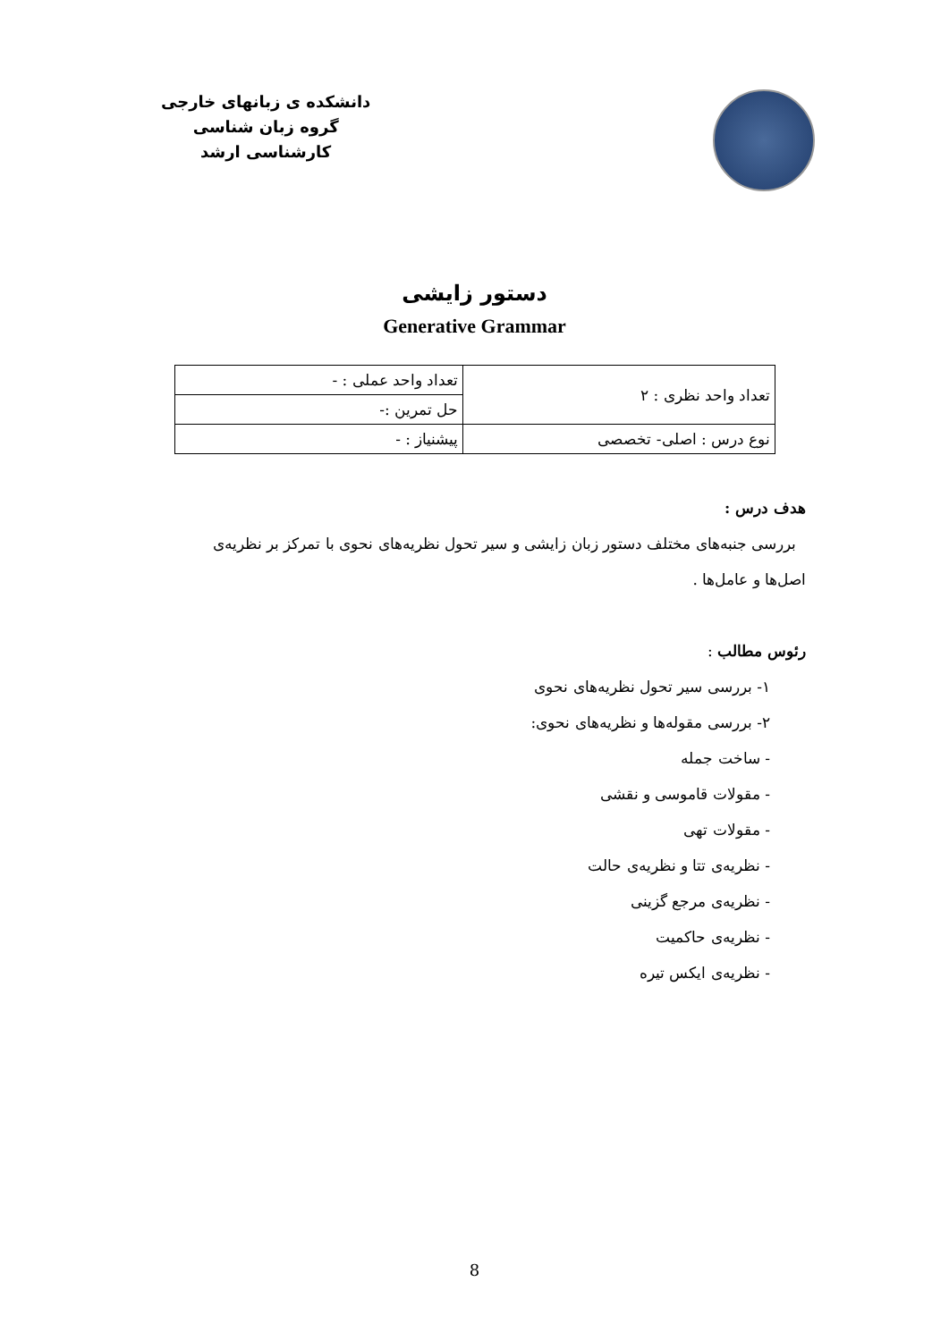دانشکده ی زبانهای خارجی
گروه زبان شناسی
کارشناسی ارشد
دستور زایشی
Generative Grammar
| تعداد واحد نظری : ۲ | تعداد واحد عملی : - |
| | حل تمرین :- |
| نوع درس : اصلی- تخصصی | پیشنیاز : - |
هدف درس :
بررسی جنبه‌های مختلف دستور زبان زایشی و سیر تحول نظریه‌های نحوی با تمرکز بر نظریه‌ی اصل‌ها و عامل‌ها .
رئوس مطالب :
۱- بررسی سیر تحول نظریه‌های نحوی
۲- بررسی مقوله‌ها و نظریه‌های نحوی:
- ساخت جمله
- مقولات قاموسی و نقشی
- مقولات تهی
- نظریه‌ی تتا و نظریه‌ی حالت
- نظریه‌ی مرجع گزینی
- نظریه‌ی حاکمیت
- نظریه‌ی ایکس تیره
8